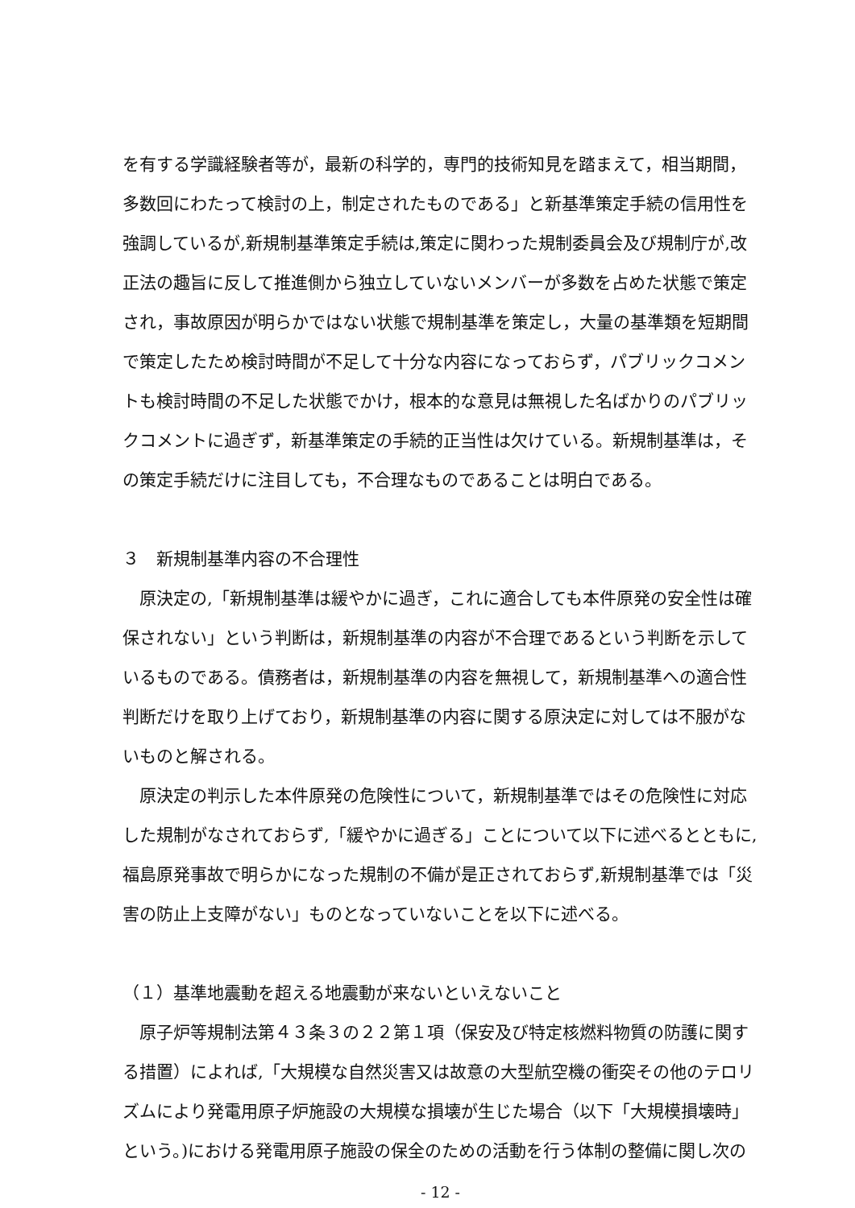を有する学識経験者等が，最新の科学的，専門的技術知見を踏まえて，相当期間，多数回にわたって検討の上，制定されたものである」と新基準策定手続の信用性を強調しているが,新規制基準策定手続は,策定に関わった規制委員会及び規制庁が,改正法の趣旨に反して推進側から独立していないメンバーが多数を占めた状態で策定され，事故原因が明らかではない状態で規制基準を策定し，大量の基準類を短期間で策定したため検討時間が不足して十分な内容になっておらず，パブリックコメントも検討時間の不足した状態でかけ，根本的な意見は無視した名ばかりのパブリックコメントに過ぎず，新基準策定の手続的正当性は欠けている。新規制基準は，その策定手続だけに注目しても，不合理なものであることは明白である。
３　新規制基準内容の不合理性
原決定の,「新規制基準は緩やかに過ぎ，これに適合しても本件原発の安全性は確保されない」という判断は，新規制基準の内容が不合理であるという判断を示しているものである。債務者は，新規制基準の内容を無視して，新規制基準への適合性判断だけを取り上げており，新規制基準の内容に関する原決定に対しては不服がないものと解される。
原決定の判示した本件原発の危険性について，新規制基準ではその危険性に対応した規制がなされておらず,「緩やかに過ぎる」ことについて以下に述べるとともに,福島原発事故で明らかになった規制の不備が是正されておらず,新規制基準では「災害の防止上支障がない」ものとなっていないことを以下に述べる。
（１）基準地震動を超える地震動が来ないといえないこと
原子炉等規制法第４３条３の２２第１項（保安及び特定核燃料物質の防護に関する措置）によれば,「大規模な自然災害又は故意の大型航空機の衝突その他のテロリズムにより発電用原子炉施設の大規模な損壊が生じた場合（以下「大規模損壊時」という。)における発電用原子施設の保全のための活動を行う体制の整備に関し次の
- 12 -